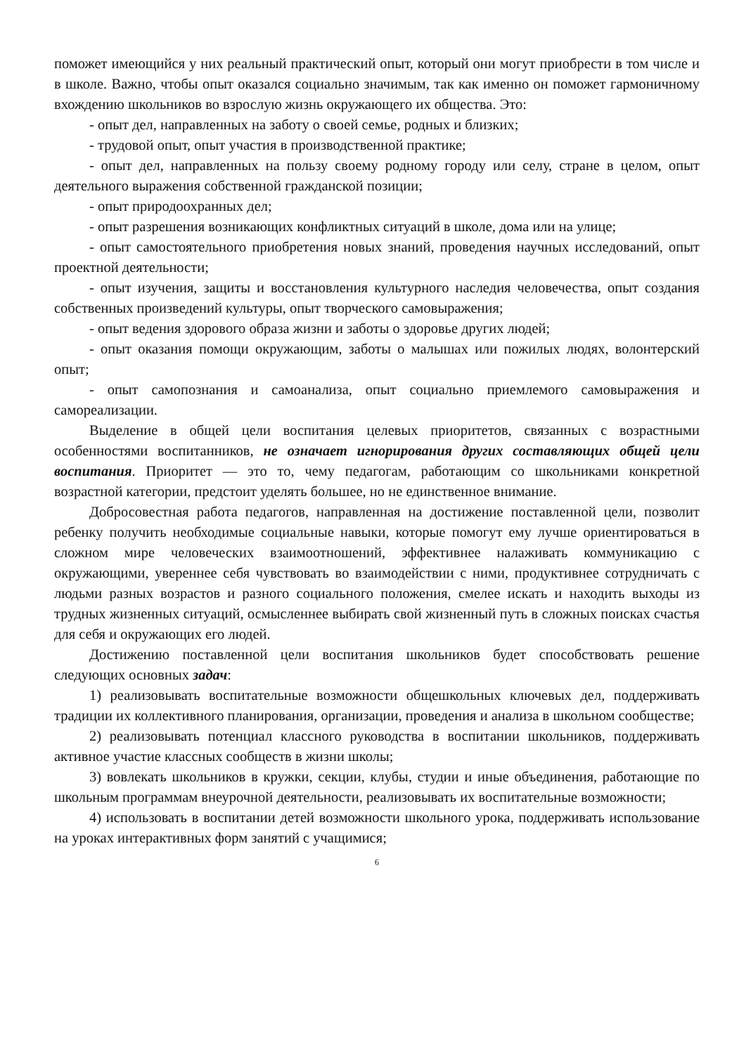поможет имеющийся у них реальный практический опыт, который они могут приобрести в том числе и в школе. Важно, чтобы опыт оказался социально значимым, так как именно он поможет гармоничному вхождению школьников во взрослую жизнь окружающего их общества. Это:
- опыт дел, направленных на заботу о своей семье, родных и близких;
- трудовой опыт, опыт участия в производственной практике;
- опыт дел, направленных на пользу своему родному городу или селу, стране в целом, опыт деятельного выражения собственной гражданской позиции;
- опыт природоохранных дел;
- опыт разрешения возникающих конфликтных ситуаций в школе, дома или на улице;
- опыт самостоятельного приобретения новых знаний, проведения научных исследований, опыт проектной деятельности;
- опыт изучения, защиты и восстановления культурного наследия человечества, опыт создания собственных произведений культуры, опыт творческого самовыражения;
- опыт ведения здорового образа жизни и заботы о здоровье других людей;
- опыт оказания помощи окружающим, заботы о малышах или пожилых людях, волонтерский опыт;
- опыт самопознания и самоанализа, опыт социально приемлемого самовыражения и самореализации.
Выделение в общей цели воспитания целевых приоритетов, связанных с возрастными особенностями воспитанников, не означает игнорирования других составляющих общей цели воспитания. Приоритет — это то, чему педагогам, работающим со школьниками конкретной возрастной категории, предстоит уделять большее, но не единственное внимание.
Добросовестная работа педагогов, направленная на достижение поставленной цели, позволит ребенку получить необходимые социальные навыки, которые помогут ему лучше ориентироваться в сложном мире человеческих взаимоотношений, эффективнее налаживать коммуникацию с окружающими, увереннее себя чувствовать во взаимодействии с ними, продуктивнее сотрудничать с людьми разных возрастов и разного социального положения, смелее искать и находить выходы из трудных жизненных ситуаций, осмысленнее выбирать свой жизненный путь в сложных поисках счастья для себя и окружающих его людей.
Достижению поставленной цели воспитания школьников будет способствовать решение следующих основных задач:
1) реализовывать воспитательные возможности общешкольных ключевых дел, поддерживать традиции их коллективного планирования, организации, проведения и анализа в школьном сообществе;
2) реализовывать потенциал классного руководства в воспитании школьников, поддерживать активное участие классных сообществ в жизни школы;
3) вовлекать школьников в кружки, секции, клубы, студии и иные объединения, работающие по школьным программам внеурочной деятельности, реализовывать их воспитательные возможности;
4) использовать в воспитании детей возможности школьного урока, поддерживать использование на уроках интерактивных форм занятий с учащимися;
6